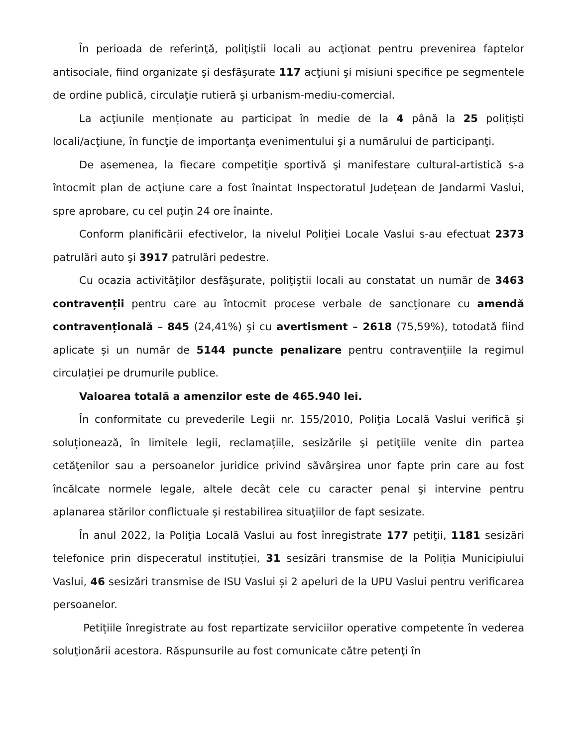În perioada de referinţă, poliţiştii locali au acţionat pentru prevenirea faptelor antisociale, fiind organizate şi desfăşurate 117 acţiuni şi misiuni specifice pe segmentele de ordine publică, circulaţie rutieră şi urbanism-mediu-comercial.
La acţiunile menționate au participat în medie de la 4 până la 25 polițiști locali/acţiune, în funcţie de importanţa evenimentului şi a numărului de participanţi.
De asemenea, la fiecare competiţie sportivă şi manifestare cultural-artistică s-a întocmit plan de acţiune care a fost înaintat Inspectoratul Județean de Jandarmi Vaslui, spre aprobare, cu cel puţin 24 ore înainte.
Conform planificării efectivelor, la nivelul Poliţiei Locale Vaslui s-au efectuat 2373 patrulări auto şi 3917 patrulări pedestre.
Cu ocazia activităţilor desfăşurate, poliţiştii locali au constatat un număr de 3463 contravenții pentru care au întocmit procese verbale de sancționare cu amendă contravențională – 845 (24,41%) și cu avertisment – 2618 (75,59%), totodată fiind aplicate și un număr de 5144 puncte penalizare pentru contravențiile la regimul circulației pe drumurile publice.
Valoarea totală a amenzilor este de 465.940 lei.
În conformitate cu prevederile Legii nr. 155/2010, Poliţia Locală Vaslui verifică şi soluționează, în limitele legii, reclamațiile, sesizările şi petiţiile venite din partea cetăţenilor sau a persoanelor juridice privind săvârşirea unor fapte prin care au fost încălcate normele legale, altele decât cele cu caracter penal şi intervine pentru aplanarea stărilor conflictuale și restabilirea situaţiilor de fapt sesizate.
În anul 2022, la Poliţia Locală Vaslui au fost înregistrate 177 petiţii, 1181 sesizări telefonice prin dispeceratul instituției, 31 sesizări transmise de la Poliția Municipiului Vaslui, 46 sesizări transmise de ISU Vaslui și 2 apeluri de la UPU Vaslui pentru verificarea persoanelor.
Petițiile înregistrate au fost repartizate serviciilor operative competente în vederea soluţionării acestora. Răspunsurile au fost comunicate către petenţi în